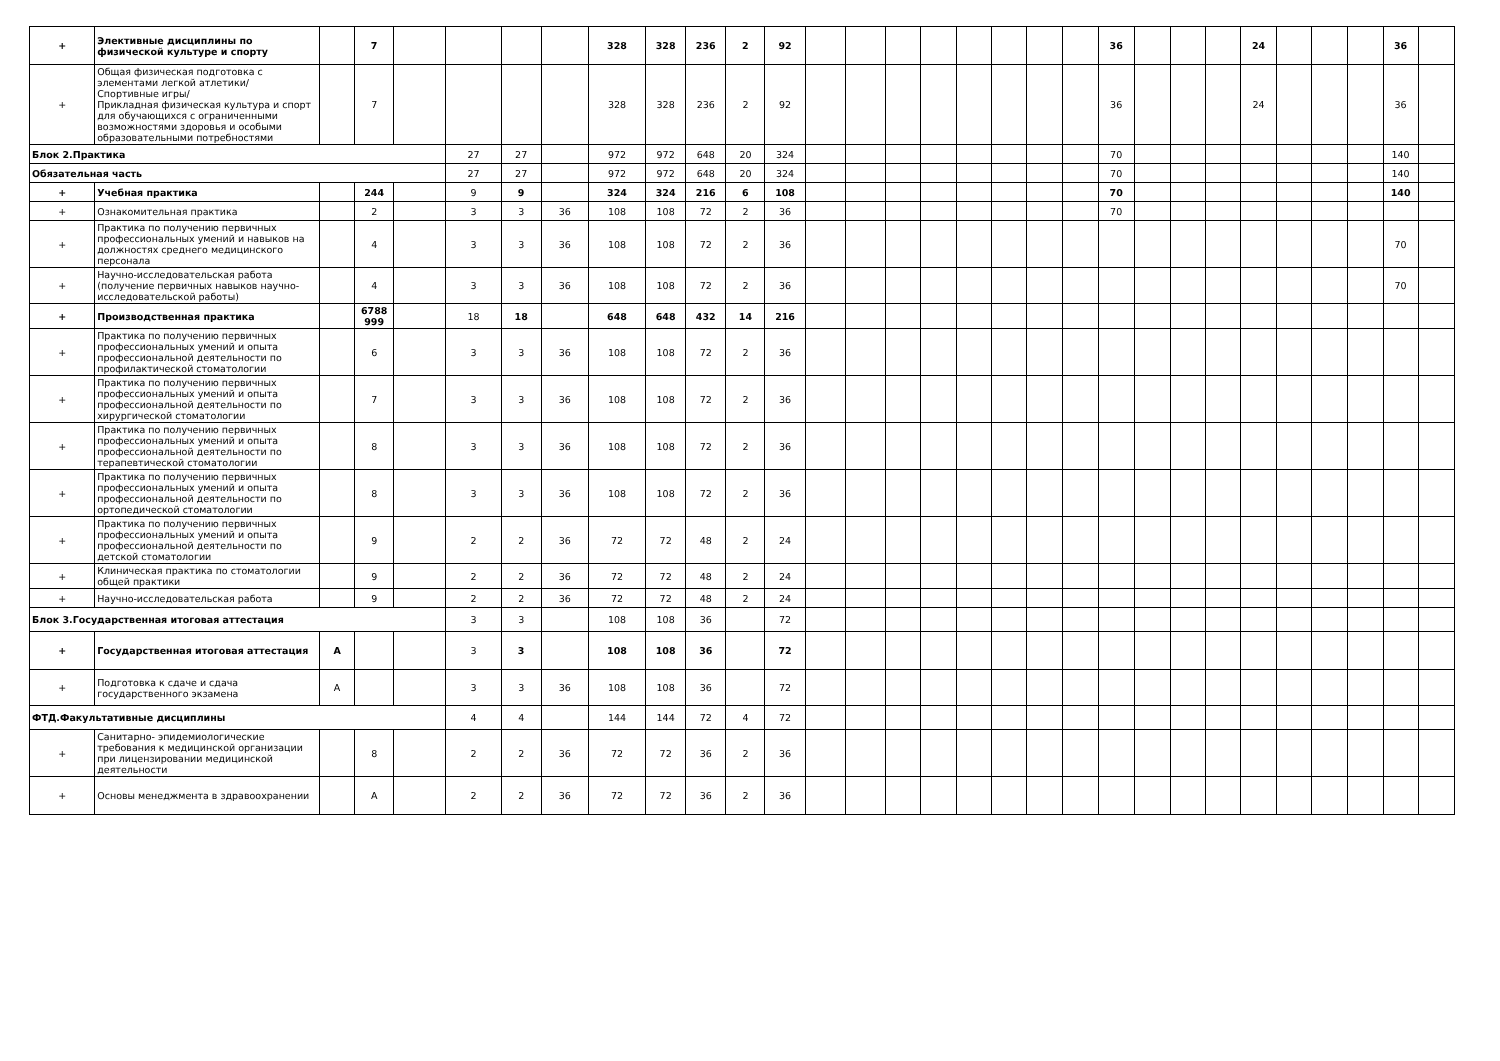| + | Элективные дисциплины по физической культуре и спорту | | 7 | | | | | 328 | 328 | 236 | 2 | 92 | | | | | | | | | 36 | | | | 24 | | | | 36 | |
| + | Общая физическая подготовка с элементами легкой атлетики/ Спортивные игры/ Прикладная физическая культура и спорт для обучающихся с ограниченными возможностями здоровья и особыми образовательными потребностями | | 7 | | | | | 328 | 328 | 236 | 2 | 92 | | | | | | | | | 36 | | | | 24 | | | | 36 | |
| Блок 2.Практика | | | | | 27 | 27 | | 972 | 972 | 648 | 20 | 324 | | | | | | | | | 70 | | | | | | | | 140 | |
| Обязательная часть | | | | | 27 | 27 | | 972 | 972 | 648 | 20 | 324 | | | | | | | | | 70 | | | | | | | | 140 | |
| + | Учебная практика | | 244 | | 9 | 9 | | 324 | 324 | 216 | 6 | 108 | | | | | | | | | 70 | | | | | | | | 140 | |
| + | Ознакомительная практика | | 2 | | 3 | 3 | 36 | 108 | 108 | 72 | 2 | 36 | | | | | | | | | 70 | | | | | | | | | |
| + | Практика по получению первичных профессиональных умений и навыков на должностях среднего медицинского персонала | | 4 | | 3 | 3 | 36 | 108 | 108 | 72 | 2 | 36 | | | | | | | | | | | | | | | | | 70 | |
| + | Научно-исследовательская работа (получение первичных навыков научно-исследовательской работы) | | 4 | | 3 | 3 | 36 | 108 | 108 | 72 | 2 | 36 | | | | | | | | | | | | | | | | | 70 | |
| + | Производственная практика | | 6788 999 | | 18 | 18 | | 648 | 648 | 432 | 14 | 216 | | | | | | | | | | | | | | | | | | |
| + | Практика по получению первичных профессиональных умений и опыта профессиональной деятельности по профилактической стоматологии | | 6 | | 3 | 3 | 36 | 108 | 108 | 72 | 2 | 36 | | | | | | | | | | | | | | | | | | |
| + | Практика по получению первичных профессиональных умений и опыта профессиональной деятельности по хирургической стоматологии | | 7 | | 3 | 3 | 36 | 108 | 108 | 72 | 2 | 36 | | | | | | | | | | | | | | | | | | |
| + | Практика по получению первичных профессиональных умений и опыта профессиональной деятельности по терапевтической стоматологии | | 8 | | 3 | 3 | 36 | 108 | 108 | 72 | 2 | 36 | | | | | | | | | | | | | | | | | | |
| + | Практика по получению первичных профессиональных умений и опыта профессиональной деятельности по ортопедической стоматологии | | 8 | | 3 | 3 | 36 | 108 | 108 | 72 | 2 | 36 | | | | | | | | | | | | | | | | | | |
| + | Практика по получению первичных профессиональных умений и опыта профессиональной деятельности по детской стоматологии | | 9 | | 2 | 2 | 36 | 72 | 72 | 48 | 2 | 24 | | | | | | | | | | | | | | | | | | |
| + | Клиническая практика по стоматологии общей практики | | 9 | | 2 | 2 | 36 | 72 | 72 | 48 | 2 | 24 | | | | | | | | | | | | | | | | | | |
| + | Научно-исследовательская работа | | 9 | | 2 | 2 | 36 | 72 | 72 | 48 | 2 | 24 | | | | | | | | | | | | | | | | | | |
| Блок 3.Государственная итоговая аттестация | | | | | 3 | 3 | | 108 | 108 | 36 | | 72 | | | | | | | | | | | | | | | | | | |
| + | Государственная итоговая аттестация | А | | | 3 | 3 | | 108 | 108 | 36 | | 72 | | | | | | | | | | | | | | | | | | |
| + | Подготовка к сдаче и сдача государственного экзамена | А | | | 3 | 3 | 36 | 108 | 108 | 36 | | 72 | | | | | | | | | | | | | | | | | | |
| ФТД.Факультативные дисциплины | | | | | 4 | 4 | | 144 | 144 | 72 | 4 | 72 | | | | | | | | | | | | | | | | | | |
| + | Санитарно- эпидемиологические требования к медицинской организации при лицензировании медицинской деятельности | | 8 | | 2 | 2 | 36 | 72 | 72 | 36 | 2 | 36 | | | | | | | | | | | | | | | | | | |
| + | Основы менеджмента в здравоохранении | | А | | 2 | 2 | 36 | 72 | 72 | 36 | 2 | 36 | | | | | | | | | | | | | | | | | | |